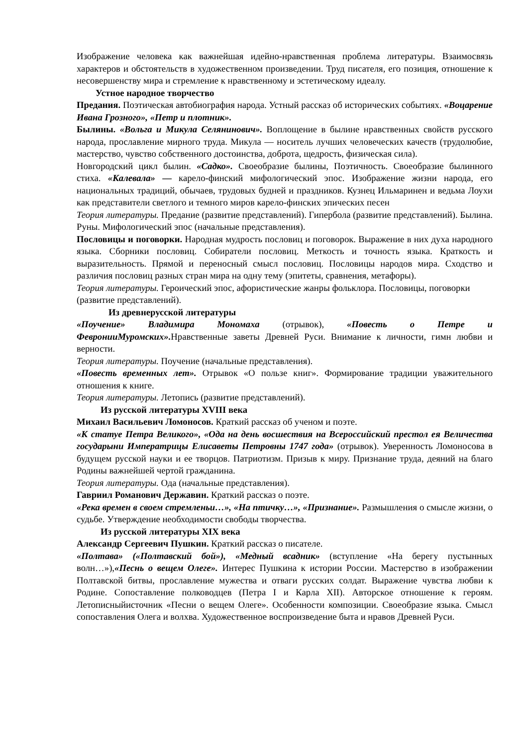Изображение человека как важнейшая идейно-нравственная проблема литературы. Взаимосвязь характеров и обстоятельств в художественном произведении. Труд писателя, его позиция, отношение к несовершенству мира и стремление к нравственному и эстетическому идеалу.
Устное народное творчество
Предания. Поэтическая автобиография народа. Устный рассказ об исторических событиях. «Воцарение Ивана Грозного», «Петр и плотник».
Былины. «Вольга и Микула Селянинович». Воплощение в былине нравственных свойств русского народа, прославление мирного труда. Микула — носитель лучших человеческих качеств (трудолюбие, мастерство, чувство собственного достоинства, доброта, щедрость, физическая сила).
Новгородский цикл былин. «Садко». Своеобразие былины, Поэтичность. Своеобразие былинного стиха. «Калевала» — карело-финский мифологический эпос. Изображение жизни народа, его национальных традиций, обычаев, трудовых будней и праздников. Кузнец Ильмаринен и ведьма Лоухи как представители светлого и темного миров карело-финских эпических песен
Теория литературы. Предание (развитие представлений). Гипербола (развитие представлений). Былина. Руны. Мифологический эпос (начальные представления).
Пословицы и поговорки. Народная мудрость пословиц и поговорок. Выражение в них духа народного языка. Сборники пословиц. Собиратели пословиц. Меткость и точность языка. Краткость и выразительность. Прямой и переносный смысл пословиц. Пословицы народов мира. Сходство и различия пословиц разных стран мира на одну тему (эпитеты, сравнения, метафоры).
Теория литературы. Героический эпос, афористические жанры фольклора. Пословицы, поговорки (развитие представлений).
Из древнерусской литературы
«Поучение» Владимира Мономаха (отрывок), «Повесть о Петре и ФевронииМуромских». Нравственные заветы Древней Руси. Внимание к личности, гимн любви и верности.
Теория литературы. Поучение (начальные представления).
«Повесть временных лет». Отрывок «О пользе книг». Формирование традиции уважительного отношения к книге.
Теория литературы. Летопись (развитие представлений).
Из русской литературы XVIII века
Михаил Васильевич Ломоносов. Краткий рассказ об ученом и поэте.
«К статуе Петра Великого», «Ода на день восшествия на Всероссийский престол ея Величества государыни Императрицы Елисаветы Петровны 1747 года» (отрывок). Уверенность Ломоносова в будущем русской науки и ее творцов. Патриотизм. Призыв к миру. Признание труда, деяний на благо Родины важнейшей чертой гражданина.
Теория литературы. Ода (начальные представления).
Гавриил Романович Державин. Краткий рассказ о поэте.
«Река времен в своем стремленьи…», «На птичку…», «Признание». Размышления о смысле жизни, о судьбе. Утверждение необходимости свободы творчества.
Из русской литературы XIX века
Александр Сергеевич Пушкин. Краткий рассказ о писателе.
«Полтава» («Полтавский бой»), «Медный всадник» (вступление «На берегу пустынных волн…»),«Песнь о вещем Олеге». Интерес Пушкина к истории России. Мастерство в изображении Полтавской битвы, прославление мужества и отваги русских солдат. Выражение чувства любви к Родине. Сопоставление полководцев (Петра I и Карла XII). Авторское отношение к героям. Летописныйисточник «Песни о вещем Олеге». Особенности композиции. Своеобразие языка. Смысл сопоставления Олега и волхва. Художественное воспроизведение быта и нравов Древней Руси.